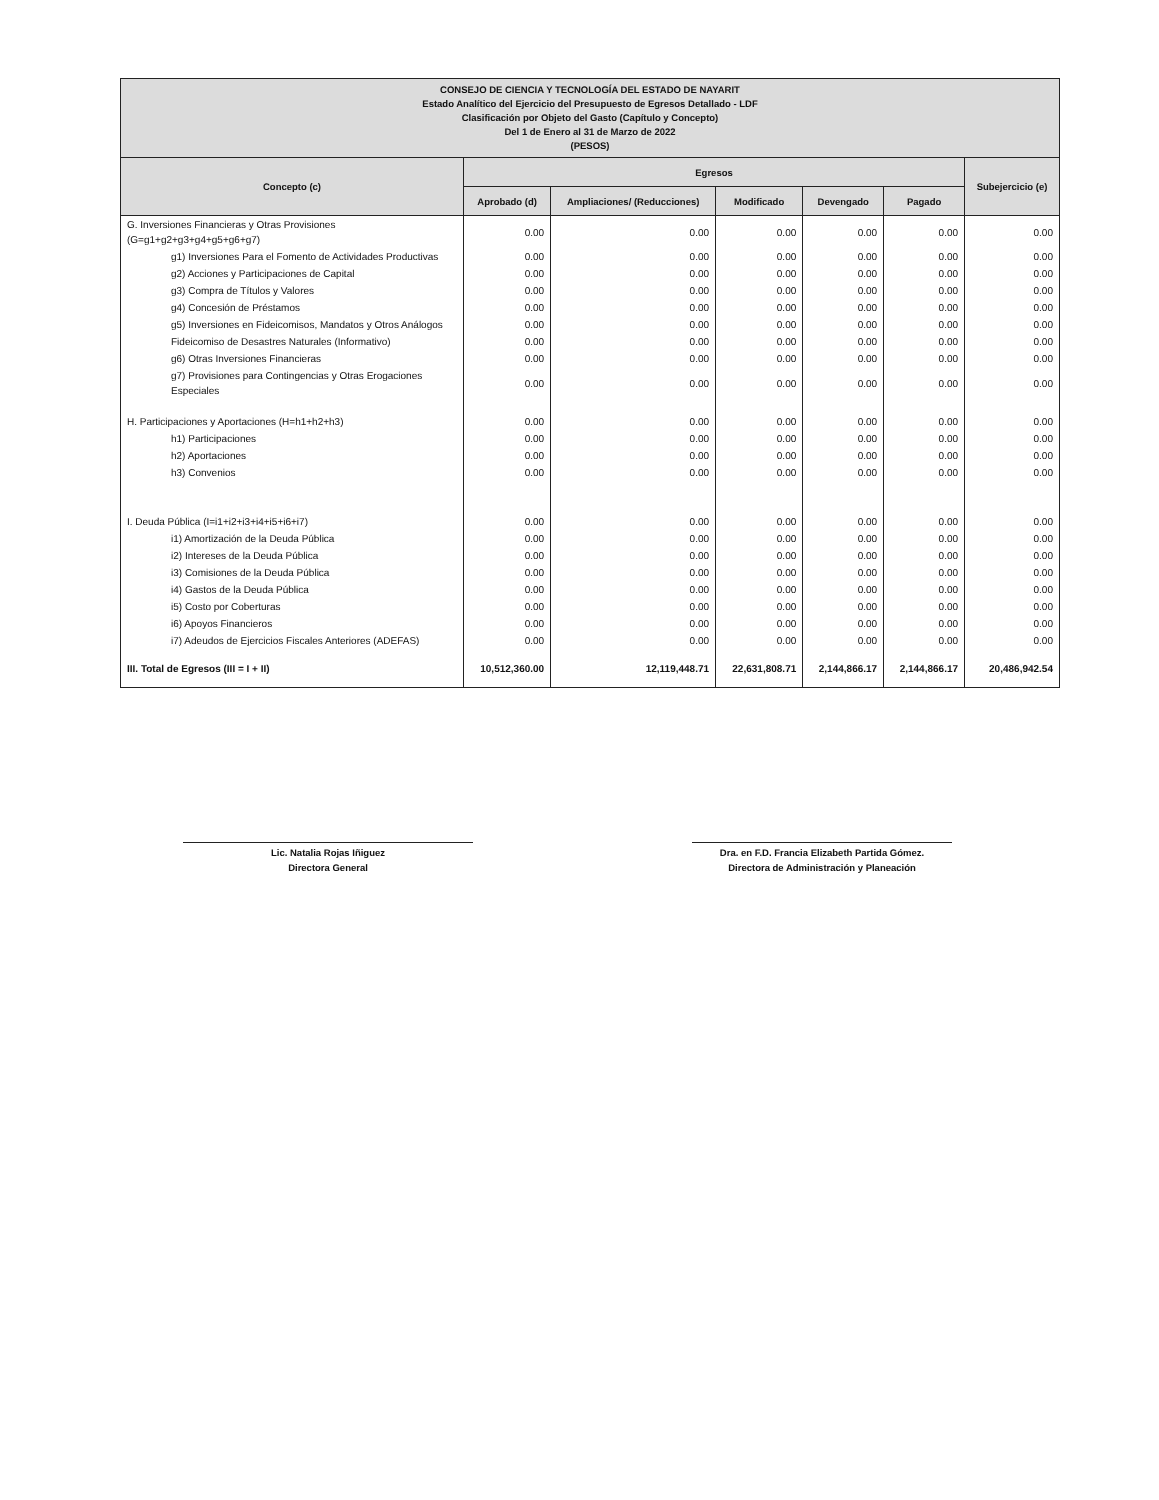| CONSEJO DE CIENCIA Y TECNOLOGÍA DEL ESTADO DE NAYARIT Estado Analítico del Ejercicio del Presupuesto de Egresos Detallado - LDF Clasificación por Objeto del Gasto (Capítulo y Concepto) Del 1 de Enero al 31 de Marzo de 2022 (PESOS) | | | | | | |
| --- | --- | --- | --- | --- | --- | --- |
| Concepto (c) | Egresos | | | | | Subejercicio (e) |
| | Aprobado (d) | Ampliaciones/ (Reducciones) | Modificado | Devengado | Pagado | |
| G. Inversiones Financieras y Otras Provisiones (G=g1+g2+g3+g4+g5+g6+g7) | 0.00 | 0.00 | 0.00 | 0.00 | 0.00 | 0.00 |
| g1) Inversiones Para el Fomento de Actividades Productivas | 0.00 | 0.00 | 0.00 | 0.00 | 0.00 | 0.00 |
| g2) Acciones y Participaciones de Capital | 0.00 | 0.00 | 0.00 | 0.00 | 0.00 | 0.00 |
| g3) Compra de Títulos y Valores | 0.00 | 0.00 | 0.00 | 0.00 | 0.00 | 0.00 |
| g4) Concesión de Préstamos | 0.00 | 0.00 | 0.00 | 0.00 | 0.00 | 0.00 |
| g5) Inversiones en Fideicomisos, Mandatos y Otros Análogos | 0.00 | 0.00 | 0.00 | 0.00 | 0.00 | 0.00 |
| Fideicomiso de Desastres Naturales (Informativo) | 0.00 | 0.00 | 0.00 | 0.00 | 0.00 | 0.00 |
| g6) Otras Inversiones Financieras | 0.00 | 0.00 | 0.00 | 0.00 | 0.00 | 0.00 |
| g7) Provisiones para Contingencias y Otras Erogaciones Especiales | 0.00 | 0.00 | 0.00 | 0.00 | 0.00 | 0.00 |
| H. Participaciones y Aportaciones (H=h1+h2+h3) | 0.00 | 0.00 | 0.00 | 0.00 | 0.00 | 0.00 |
| h1) Participaciones | 0.00 | 0.00 | 0.00 | 0.00 | 0.00 | 0.00 |
| h2) Aportaciones | 0.00 | 0.00 | 0.00 | 0.00 | 0.00 | 0.00 |
| h3) Convenios | 0.00 | 0.00 | 0.00 | 0.00 | 0.00 | 0.00 |
| I. Deuda Pública (I=i1+i2+i3+i4+i5+i6+i7) | 0.00 | 0.00 | 0.00 | 0.00 | 0.00 | 0.00 |
| i1) Amortización de la Deuda Pública | 0.00 | 0.00 | 0.00 | 0.00 | 0.00 | 0.00 |
| i2) Intereses de la Deuda Pública | 0.00 | 0.00 | 0.00 | 0.00 | 0.00 | 0.00 |
| i3) Comisiones de la Deuda Pública | 0.00 | 0.00 | 0.00 | 0.00 | 0.00 | 0.00 |
| i4) Gastos de la Deuda Pública | 0.00 | 0.00 | 0.00 | 0.00 | 0.00 | 0.00 |
| i5) Costo por Coberturas | 0.00 | 0.00 | 0.00 | 0.00 | 0.00 | 0.00 |
| i6) Apoyos Financieros | 0.00 | 0.00 | 0.00 | 0.00 | 0.00 | 0.00 |
| i7) Adeudos de Ejercicios Fiscales Anteriores (ADEFAS) | 0.00 | 0.00 | 0.00 | 0.00 | 0.00 | 0.00 |
| III. Total de Egresos (III = I + II) | 10,512,360.00 | 12,119,448.71 | 22,631,808.71 | 2,144,866.17 | 2,144,866.17 | 20,486,942.54 |
Lic. Natalia Rojas Iñiguez
Directora General
Dra. en F.D. Francia Elizabeth Partida Gómez.
Directora de Administración y Planeación